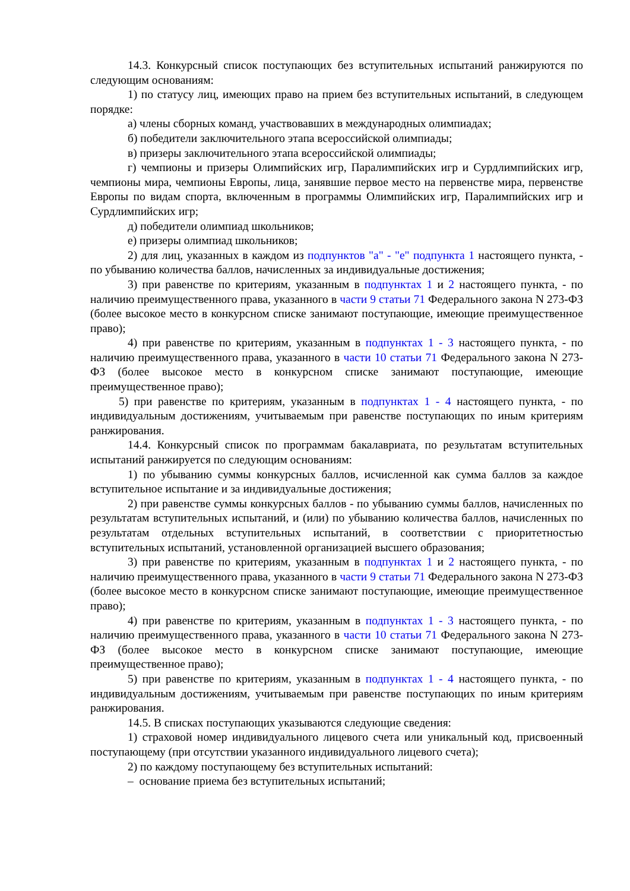14.3. Конкурсный список поступающих без вступительных испытаний ранжируются по следующим основаниям:
1) по статусу лиц, имеющих право на прием без вступительных испытаний, в следующем порядке:
а) члены сборных команд, участвовавших в международных олимпиадах;
б) победители заключительного этапа всероссийской олимпиады;
в) призеры заключительного этапа всероссийской олимпиады;
г) чемпионы и призеры Олимпийских игр, Паралимпийских игр и Сурдлимпийских игр, чемпионы мира, чемпионы Европы, лица, занявшие первое место на первенстве мира, первенстве Европы по видам спорта, включенным в программы Олимпийских игр, Паралимпийских игр и Сурдлимпийских игр;
д) победители олимпиад школьников;
е) призеры олимпиад школьников;
2) для лиц, указанных в каждом из подпунктов "а" - "е" подпункта 1 настоящего пункта, - по убыванию количества баллов, начисленных за индивидуальные достижения;
3) при равенстве по критериям, указанным в подпунктах 1 и 2 настоящего пункта, - по наличию преимущественного права, указанного в части 9 статьи 71 Федерального закона N 273-ФЗ (более высокое место в конкурсном списке занимают поступающие, имеющие преимущественное право);
4) при равенстве по критериям, указанным в подпунктах 1 - 3 настоящего пункта, - по наличию преимущественного права, указанного в части 10 статьи 71 Федерального закона N 273-ФЗ (более высокое место в конкурсном списке занимают поступающие, имеющие преимущественное право);
5) при равенстве по критериям, указанным в подпунктах 1 - 4 настоящего пункта, - по индивидуальным достижениям, учитываемым при равенстве поступающих по иным критериям ранжирования.
14.4. Конкурсный список по программам бакалавриата, по результатам вступительных испытаний ранжируется по следующим основаниям:
1) по убыванию суммы конкурсных баллов, исчисленной как сумма баллов за каждое вступительное испытание и за индивидуальные достижения;
2) при равенстве суммы конкурсных баллов - по убыванию суммы баллов, начисленных по результатам вступительных испытаний, и (или) по убыванию количества баллов, начисленных по результатам отдельных вступительных испытаний, в соответствии с приоритетностью вступительных испытаний, установленной организацией высшего образования;
3) при равенстве по критериям, указанным в подпунктах 1 и 2 настоящего пункта, - по наличию преимущественного права, указанного в части 9 статьи 71 Федерального закона N 273-ФЗ (более высокое место в конкурсном списке занимают поступающие, имеющие преимущественное право);
4) при равенстве по критериям, указанным в подпунктах 1 - 3 настоящего пункта, - по наличию преимущественного права, указанного в части 10 статьи 71 Федерального закона N 273-ФЗ (более высокое место в конкурсном списке занимают поступающие, имеющие преимущественное право);
5) при равенстве по критериям, указанным в подпунктах 1 - 4 настоящего пункта, - по индивидуальным достижениям, учитываемым при равенстве поступающих по иным критериям ранжирования.
14.5. В списках поступающих указываются следующие сведения:
1) страховой номер индивидуального лицевого счета или уникальный код, присвоенный поступающему (при отсутствии указанного индивидуального лицевого счета);
2) по каждому поступающему без вступительных испытаний:
– основание приема без вступительных испытаний;